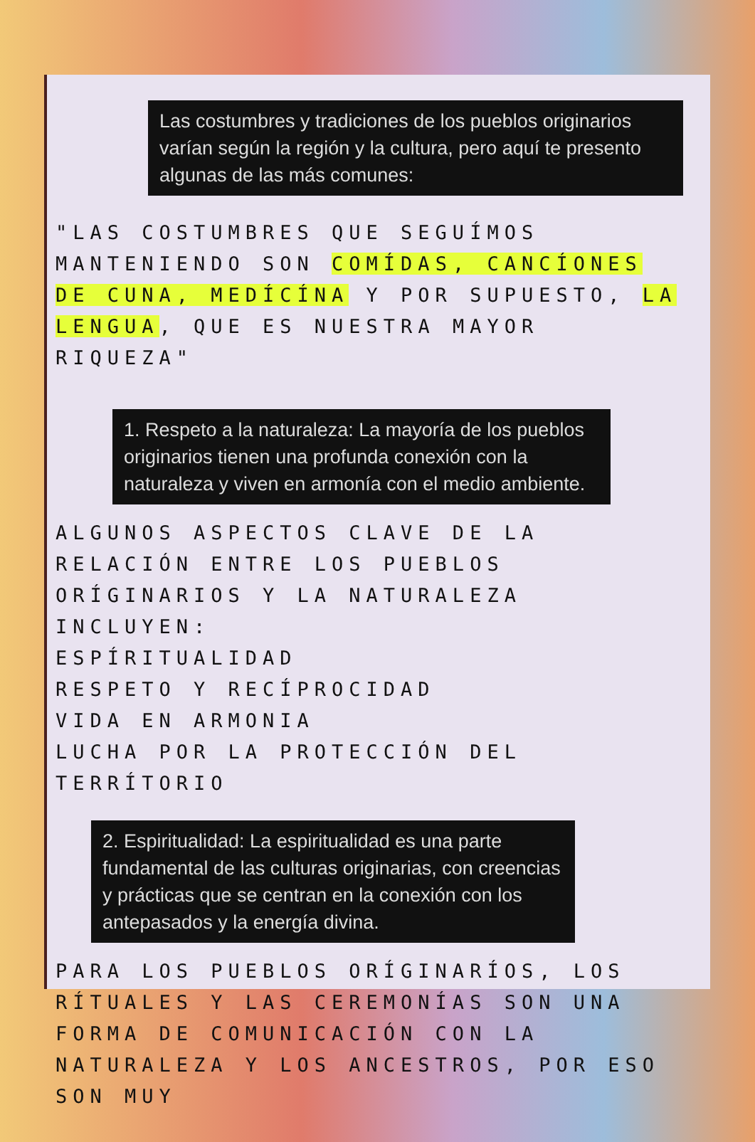Las costumbres y tradiciones de los pueblos originarios varían según la región y la cultura, pero aquí te presento algunas de las más comunes:
"LAS COSTUMBRES QUE SEGUÍMOS MANTENIENDO SON COMÍDAS, CANCÍONES DE CUNA, MEDÍCÍNA Y POR SUPUESTO, LA LENGUA, QUE ES NUESTRA MAYOR RIQUEZA"
1. Respeto a la naturaleza: La mayoría de los pueblos originarios tienen una profunda conexión con la naturaleza y viven en armonía con el medio ambiente.
ALGUNOS ASPECTOS CLAVE DE LA RELACIÓN ENTRE LOS PUEBLOS ORÍGINARIOS Y LA NATURALEZA INCLUYEN:
ESPÍRITUALIDAD
RESPETO Y RECÍPROCIDAD
VIDA EN ARMONIA
LUCHA POR LA PROTECCIÓN DEL TERRÍTORIO
2. Espiritualidad: La espiritualidad es una parte fundamental de las culturas originarias, con creencias y prácticas que se centran en la conexión con los antepasados y la energía divina.
PARA LOS PUEBLOS ORÍGINARÍOS, LOS RÍTUALES Y LAS CEREMONÍAS SON UNA FORMA DE COMUNICACIÓN CON LA NATURALEZA Y LOS ANCESTROS, POR ESO SON MUY